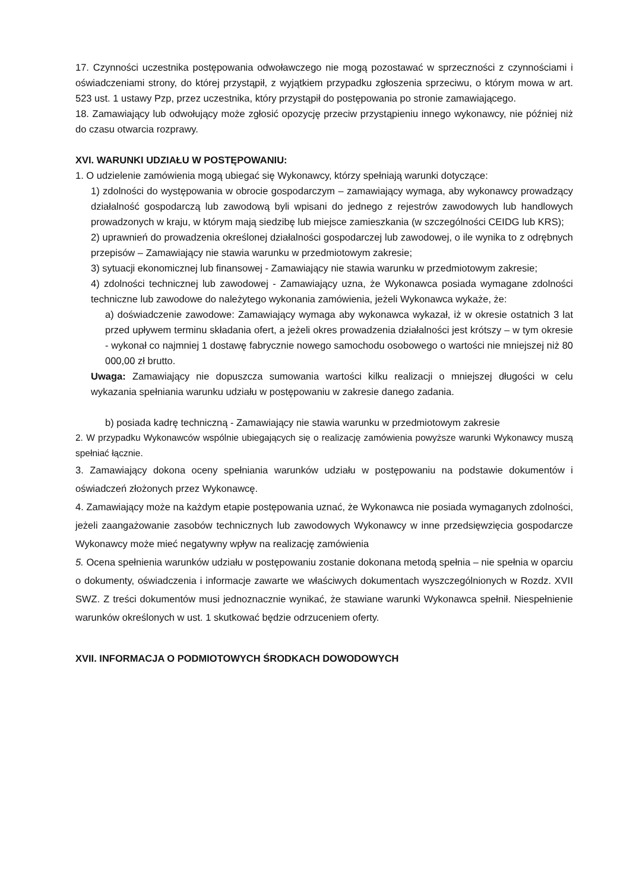17. Czynności uczestnika postępowania odwoławczego nie mogą pozostawać w sprzeczności z czynnościami i oświadczeniami strony, do której przystąpił, z wyjątkiem przypadku zgłoszenia sprzeciwu, o którym mowa w art. 523 ust. 1 ustawy Pzp, przez uczestnika, który przystąpił do postępowania po stronie zamawiającego.
18. Zamawiający lub odwołujący może zgłosić opozycję przeciw przystąpieniu innego wykonawcy, nie później niż do czasu otwarcia rozprawy.
XVI. WARUNKI UDZIAŁU W POSTĘPOWANIU:
1. O udzielenie zamówienia mogą ubiegać się Wykonawcy, którzy spełniają warunki dotyczące:
1) zdolności do występowania w obrocie gospodarczym – zamawiający wymaga, aby wykonawcy prowadzący działalność gospodarczą lub zawodową byli wpisani do jednego z rejestrów zawodowych lub handlowych prowadzonych w kraju, w którym mają siedzibę lub miejsce zamieszkania (w szczególności CEIDG lub KRS);
2) uprawnień do prowadzenia określonej działalności gospodarczej lub zawodowej, o ile wynika to z odrębnych przepisów – Zamawiający nie stawia warunku w przedmiotowym zakresie;
3) sytuacji ekonomicznej lub finansowej - Zamawiający nie stawia warunku w przedmiotowym zakresie;
4) zdolności technicznej lub zawodowej - Zamawiający uzna, że Wykonawca posiada wymagane zdolności techniczne lub zawodowe do należytego wykonania zamówienia, jeżeli Wykonawca wykaże, że:
a) doświadczenie zawodowe: Zamawiający wymaga aby wykonawca wykazał, iż w okresie ostatnich 3 lat przed upływem terminu składania ofert, a jeżeli okres prowadzenia działalności jest krótszy – w tym okresie - wykonał co najmniej 1 dostawę fabrycznie nowego samochodu osobowego o wartości nie mniejszej niż 80 000,00 zł brutto.
Uwaga: Zamawiający nie dopuszcza sumowania wartości kilku realizacji o mniejszej długości w celu wykazania spełniania warunku udziału w postępowaniu w zakresie danego zadania.
b) posiada kadrę techniczną - Zamawiający nie stawia warunku w przedmiotowym zakresie
2. W przypadku Wykonawców wspólnie ubiegających się o realizację zamówienia powyższe warunki Wykonawcy muszą spełniać łącznie.
3. Zamawiający dokona oceny spełniania warunków udziału w postępowaniu na podstawie dokumentów i oświadczeń złożonych przez Wykonawcę.
4. Zamawiający może na każdym etapie postępowania uznać, że Wykonawca nie posiada wymaganych zdolności, jeżeli zaangażowanie zasobów technicznych lub zawodowych Wykonawcy w inne przedsięwzięcia gospodarcze Wykonawcy może mieć negatywny wpływ na realizację zamówienia
5. Ocena spełnienia warunków udziału w postępowaniu zostanie dokonana metodą spełnia – nie spełnia w oparciu o dokumenty, oświadczenia i informacje zawarte we właściwych dokumentach wyszczególnionych w Rozdz. XVII SWZ. Z treści dokumentów musi jednoznacznie wynikać, że stawiane warunki Wykonawca spełnił. Niespełnienie warunków określonych w ust. 1 skutkować będzie odrzuceniem oferty.
XVII. INFORMACJA O PODMIOTOWYCH ŚRODKACH DOWODOWYCH